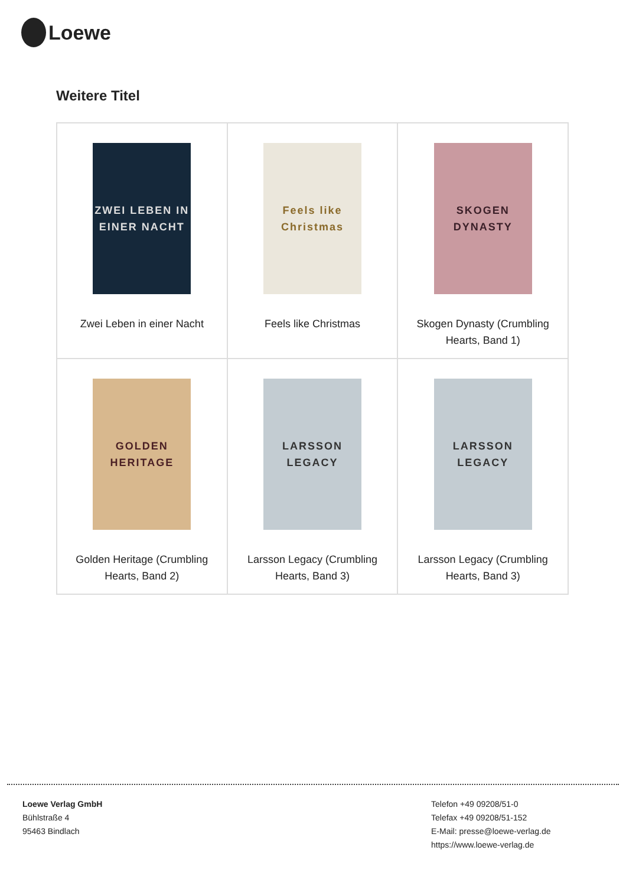Loewe
Weitere Titel
| ZWEI LEBEN IN EINER NACHT Zwei Leben in einer Nacht | Feels like Christmas Feels like Christmas | SKOGEN DYNASTY Skogen Dynasty (Crumbling Hearts, Band 1) |
| GOLDEN HERITAGE Golden Heritage (Crumbling Hearts, Band 2) | LARSSON LEGACY Larsson Legacy (Crumbling Hearts, Band 3) | LARSSON LEGACY Larsson Legacy (Crumbling Hearts, Band 3) |
Loewe Verlag GmbH
Bühlstraße 4
95463 Bindlach
Telefon +49 09208/51-0
Telefax +49 09208/51-152
E-Mail: presse@loewe-verlag.de
https://www.loewe-verlag.de